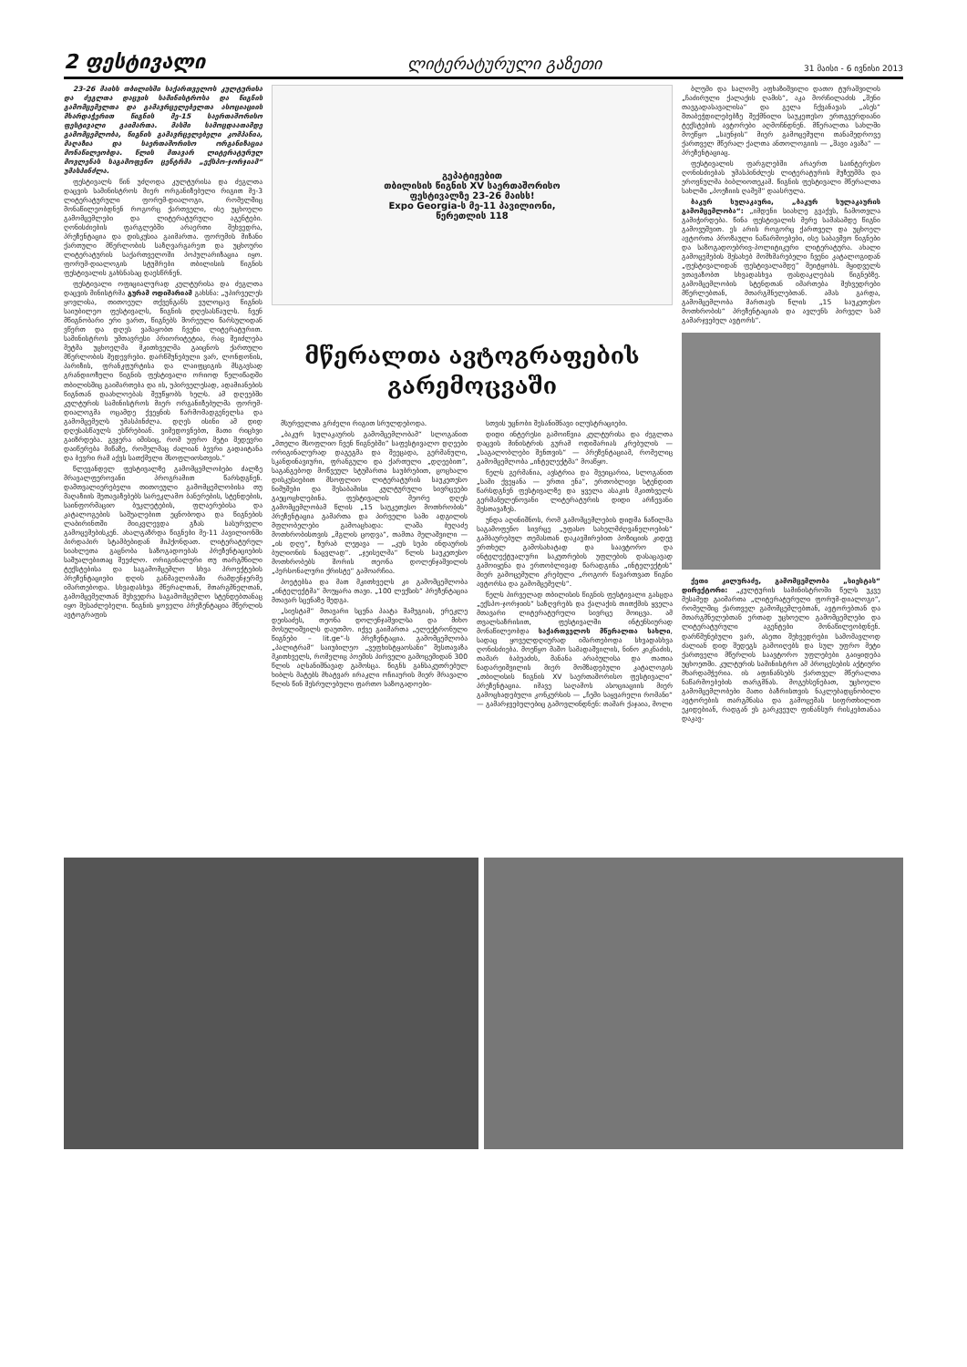2 ფესტივალი ლიტერატურული გაზეთი 31 მაისი - 6 ივნისი 2013
23-26 მაისს თბილისში საქართველოს კულტურისა და ძეგლთა დაცვის სამინისტროსა და წიგნის გამომცემელთა და გამავრცელებელთა ასოციაციის მხარდაჭერით წიგნის მე-15 საერთაშორისო ფესტივალი გაიმართა. მასში სამოცდაათამდე გამომცემლობა, წიგნის გამავრცელებელი კომპანია, მაღაზია და საერთაშორისო ორგანიზაცია მონაწილეობდა. წლის მთავარ ლიტერატურულ მოვლენას საგამოფენო ცენტრმა „ექსპო-ჯორჯიამ“ უმასპინძლა.
ფესტივალს წინ უძღოდა კულტურისა და ძეგლთა დაცვის სამინისტროს მიერ ორგანიზებული რიგით მე-3 ლიტერატურული ფორუმ-დიალოგი, რომელშიც მონაწილეობდნენ როგორც ქართველი, ისე უცხოელი გამომცემლები და ლიტერატურული აგენტები. ღონისძიების ფარგლებში არაერთი შეხვედრა, პრეზენტაცია და დისკუსია გაიმართა. ფორუმის მიზანი ქართული მწერლობის საზღვარგარეთ და უცხოური ლიტერატურის საქართველოში პოპულარიზაცია იყო. ფორუმ-დიალოგის სტუმრები თბილისის წიგნის ფესტივალის გახსნასაც დაესწრნენ.
ფესტივალი ოფიციალურად კულტურისა და ძეგლთა დაცვის მინისტრმა გურამ ოდიშარიამ გახსნა: „უპირველეს ყოვლისა, თითოეულ თქვენგანს ვულოცავ წიგნის საიუბილეო ფესტივალს, წიგნის დღესასწაულს. ჩვენ მწიგნობარი ერი ვართ, წიგნებს შორეული წარსულიდან ვწერთ და დღეს ვამაყობთ ჩვენი ლიტერატურით. სამინისტროს უმთავრესი პრიორიტეტია, რაც შეიძლება მეტმა უცხოელმა მკითხველმა გაიცნოს ქართული მწერლობის შედევრები. დარწმუნებული ვარ, ლონდონის, პარიზის, ფრანკფურტისა და ლაიფციგის მსგავსად გრანდიოზული წიგნის ფესტივალი ორიოდ წელიწადში თბილისშიც გაიმართება და ის, უპირველესად, ადამიანების წიგნთან დაახლოებას შეუწყობს ხელს. ამ დღეებში კულტურის სამინისტროს მიერ ორგანიზებულმა ფორუმ-დიალოგმა ოცამდე ქვეყნის წარმომადგენელსა და გამომცემელს უმასპინძლა. დღეს ისინი ამ დიდ დღესასწაულს ესწრებიან. ვიმედოვნებთ, მათი რიცხვი გაიზრდება. გვჯერა იმისიც, რომ უფრო მეტი შედევრი დაიწერება მიწაზე, რომელმაც ძალიან ბევრი გადაიტანა და ბევრი რამ აქვს სათქმელი მსოფლიოსთვის.“
წლევანდელ ფესტივალზე გამომცემლობები ძალზე მრავალფეროვანი პროგრამით წარსდგნენ. დამთვალიერებელი თითოეული გამომცემლობისა თუ მაღაზიის შეთავაზებებს სარეკლამო ბანერების, სტენდების, საინფორმაციო ბუკლეტების, ფლაერებისა და კატალოგების საშუალებით ეცნობოდა და წიგნების ლაბირინთში მიიკვლევდა გზას სასურველი გამოცემებისკენ. ახალგაზრდა წიგნები მე-11 პავილიონში პირდაპირ სტამბებიდან მიჰქონდათ. ლიტერატურულ სიახლეთა გაცნობა საზოგადოებას პრეზენტაციების საშუალებითაც შეეძლო. ორიგინალური თუ თარგმნილი ტექსტებისა და საგამომცემლო სხვა პროექტების პრეზენტაციები დღის განმავლობაში რამდენჯერმე იმართებოდა. სხვადასხვა მწერალთან, მთარგმნელთან, გამომცემელთან შეხვედრა საგამომცემლო სტენდებთანაც იყო შესაძლებელი. წიგნის ყოველი პრეზენტაცია მწერლის ავტოგრაფის
გეპატიჟებით
თბილისის წიგნის XV საერთაშორისო
ფესტივალზე 23-26 მაისს!
Expo Georgia-ს მე-11 პავილიონი,
წერეთლის 118
მწერალთა ავტოგრაფების
გარემოცვაში
მსურველთა გრძელი რიგით სრულდებოდა.
„ბაკურ სულაკაურის გამომცემლობამ“ სლოგანით „მთელი მსოფლიო ჩვენ წიგნებში“ საფესტივალო დღეები ორიგინალურად დაგეგმა და შეეცადა, გერმანული, სკანდინავიური, ფრანგული და ქართული „დღეებით“, საგანგებოდ მოწვეულ სტუმართა საუბრებით, ცოცხალი დისკუსიებით მსოფლიო ლიტერატურის საუკეთესო ნიმუშები და შესაბამისი კულტურული სივრცეები გაეცოცხლებინა. ფესტივალის მეორე დღეს გამომცემლობამ წლის „15 საუკეთესო მოთხრობის“ პრეზენტაცია გამართა და პირველი სამი ადგილის მფლობელები გამოაცხადა: ლაშა ბუღაძე მოთხრობისთვის „მგლის ცოდვა“, თამთა მელაშვილი — „ის დღე“, ზურაბ ლეჟავა — „კუს სუპი ინდაურის ბულიონის ნაცვლად“. „ჯეისელმა“ წლის საუკეთესო მოთხრობებს შორის თეონა დოლენჯაშვილის „პერსონალური ქრისტე“ გამოარჩია.
პოეტებსა და მათ მკითხველს კი გამომცემლობა „ინტელექტმა“ მოუყარა თავი. „100 ლექსის“ პრეზენტაცია მთავარ სცენაზე შედგა.
„სიესტამ“ მთავარი სცენა პაატა შამუგიას, ერეკლე დეისაძეს, თეონა დოლენჯაშვილსა და მიხო მოსულიშვილს დაუთმო. იქვე გაიმართა „ელექტრონული წიგნები – lit.ge“-ს პრეზენტაცია. გამომცემლობა „პალიტრამ“ საიუბილეო „ვეფხისტყაოსანი“ შესთავაზა მკითხველს, რომელიც პოემის პირველი გამოცემიდან 300 წლის აღსანიშნავად გამოსცა. წიგნს განსაკუთრებულ ხიბლს მატებს მხატვარ ირაკლი ოჩიაურის მიერ მრავალი წლის წინ შესრულებული ფართო საზოგადოები-
სთვის უცნობი შესანიშნავი ილუსტრაციები.
დიდი ინტერესი გამოიწვია კულტურისა და ძეგლთა დაცვის მინისტრის გურამ ოდიშარიას კრებულის — „საგალობლები შენთვის“ — პრეზენტაციამ, რომელიც გამომცემლობა „ინტელექტმა“ მოაწყო.
წელს გერმანია, ავსტრია და შვეიცარია, სლოგანით „სამი ქვეყანა — ერთი ენა“, ერთობლივი სტენდით წარსდგნენ ფესტივალზე და ყველა ასაკის მკითხველს გერმანულენოვანი ლიტერატურის დიდი არჩევანი შესთავაზეს.
უნდა აღინიშნოს, რომ გამომცემლების დიდმა ნაწილმა საგამოფენო სივრცე „უფასო სახელმძღვანელოების“ გამბაურებულ თემასთან დაკავშირებით პოზიციის კიდევ ერთხელ გამოსახატად და საავტორო და ინტელექტუალური საკუთრების უფლების დასაცავად გამოიყენა და ერთობლივად წარადგინა „ინტელექტის“ მიერ გამოცემული კრებული „როგორ წავართვათ წიგნი ავტორსა და გამომცემელს“.
წელს პირველად თბილისის წიგნის ფესტივალი გასცდა „ექსპო-ჯორჯიის“ საზღვრებს და ქალაქის თითქმის ყველა მთავარი ლიტერატურული სივრცე მოიცვა. ამ თვალსაზრისით, ფესტივალში ინტენსიურად მონაწილეობდა საქართველოს მწერალთა სახლი, სადაც ყოველდღიურად იმართებოდა სხვადასხვა ღონისძიება. მოეწყო მაშო სამადაშვილის, ნინო კიკნაძის, თამარ ბაბუაძის, მანანა არაბულისა და თათია ნადარეიშვილის მიერ მომზადებული კატალოგის „თბილისის წიგნის XV საერთაშორისო ფესტივალი“ პრეზენტაცია. იმავე საღამოს ასოციაციის მიერ გამოცხადებული კონკურსის — „ჩემი საყვარელი რომანი“ — გამარჯვებულებიც გამოვლინდნენ: თამარ ქაჯაია, მოლი
ბლუმი და სალომე აფხაზიშვილი დათო ტურაშვილის „ჩაძირული ქალაქის ღამის“, აკა მორჩილაძის „შენი თავგადასავალისა“ და გელა ჩქვანავას „ასეს“ შთაბეჭდილებებზე შექმნილი საუკეთესო ერთგვერდიანი ტექსტების ავტორები აღმოჩნდნენ. მწერალთა სახლში მოეწყო „საუნჯის“ მიერ გამოცემული თანამედროვე ქართველ მწერალ ქალთა ანთოლოგიის — „შავი ავაზა“ — პრეზენტაციაც.
ფესტივალის ფარგლებში არაერთ საინტერესო ღონისძიებას უმასპინძლეს ლიტერატურის მუზეუმმა და ეროვნულმა ბიბლიოთეკამ. წიგნის ფესტივალი მწერალთა სახლში „პოეზიის ღამემ“ დაასრულა.
ბაკურ სულაკაური, „ბაკურ სულაკაურის გამომცემლობა“: „იმდენი სიახლე გვაქვს, ჩამოთვლა გამიჭირდება. წინა ფესტივალის მერე სამასამდე წიგნი გამოვუშვით. ეს არის როგორც ქართველ და უცხოელ ავტორთა პროზაული ნაწარმოებები, ისე საბავშვო წიგნები და საზოგადოებრივ-პოლიტიკური ლიტერატურა. ახალი გამოცემების შესახებ მომხმარებელი ჩვენი კატალოგიდან „ფესტივალიდან ფესტივალამდე“ შეიტყობს. მყიდველს ვთავაზობთ სხვადასხვა ფასდაკლებას წიგნებზე. გამომცემლობის სტენდთან იმართება შეხვედრები მწერლებთან, მთარგმნელებთან. ამას გარდა, გამომცემლობა მართავს წლის „15 საუკეთესო მოთხრობის“ პრეზენტაციას და ავლენს პირველ სამ გამარჯვებულ ავტორს“.
ქეთი კილურაძე, გამომცემლობა „სიესტას“ დირექტორი: „კულტურის სამინისტროში წელს უკვე მესამედ გაიმართა „ლიტერატურული ფორუმ-დიალოგი“, რომელშიც ქართველ გამომცემლებთან, ავტორებთან და მთარგმნელებთან ერთად უცხოელი გამომცემლები და ლიტერატურული აგენტები მონაწილეობდნენ. დარწმუნებული ვარ, ასეთი შეხვედრები სამომავლოდ ძალიან დიდ შედეგს გამოიღებს და სულ უფრო მეტი ქართველი მწერლის საავტორო უფლებები გაიყიდება უცხოეთში. კულტურის სამინისტრო ამ პროცესების აქტიური მხარდამჭერია. ის აფინანსებს ქართველ მწერალთა ნაწარმოებების თარგმნას. მოგეხსენებათ, უცხოელი გამომცემლობები მათი ბაზრისთვის ნაკლებადცნობილი ავტორების თარგმნასა და გამოცემას სიფრთხილით ეკიდებიან, რადგან ეს გარკვეულ ფინანსურ რისკებთანაა დაკავ-